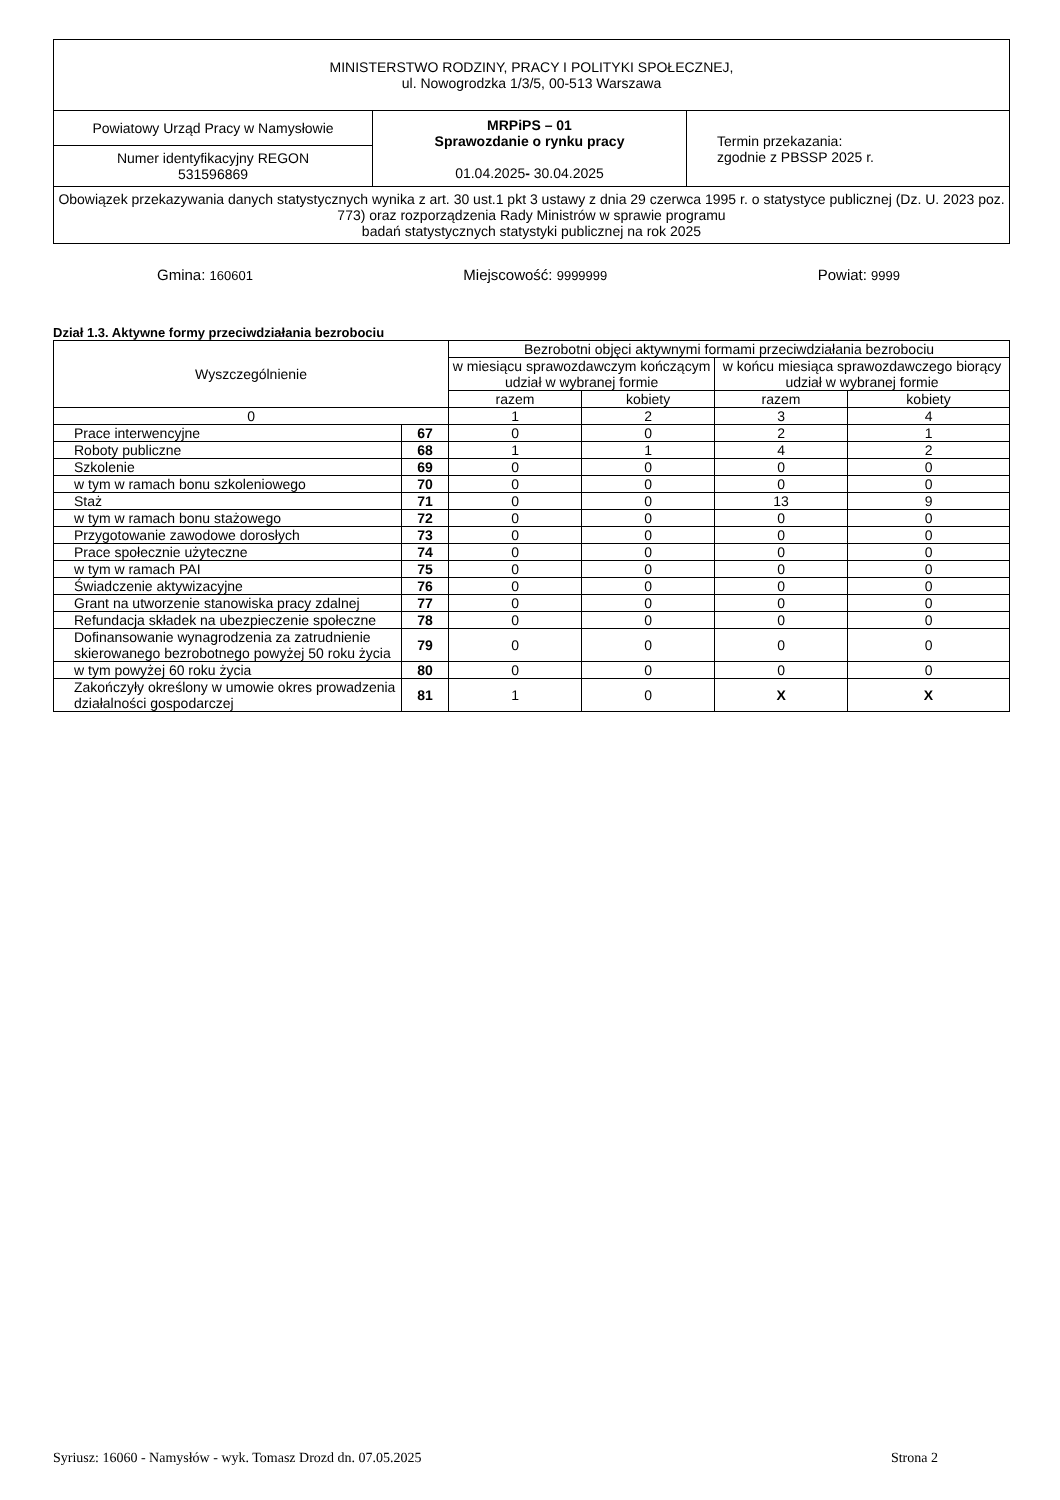| MINISTERSTWO RODZINY, PRACY I POLITYKI SPOŁECZNEJ, ul. Nowogrodzka 1/3/5, 00-513 Warszawa | | |
| Powiatowy Urząd Pracy w Namysłowie | MRPiPS – 01 Sprawozdanie o rynku pracy 01.04.2025 - 30.04.2025 | Termin przekazania: zgodnie z PBSSP 2025 r. |
| Numer identyfikacyjny REGON 531596869 | | |
| Obowiązek przekazywania danych statystycznych wynika z art. 30 ust.1 pkt 3 ustawy z dnia 29 czerwca 1995 r. o statystyce publicznej (Dz. U. 2023 poz. 773) oraz rozporządzenia Rady Ministrów w sprawie programu badań statystycznych statystyki publicznej na rok 2025 | | |
Gmina: 160601 Miejscowość: 9999999 Powiat: 9999
Dział 1.3. Aktywne formy przeciwdziałania bezrobociu
| Wyszczególnienie | | Bezrobotni objęci aktywnymi formami przeciwdziałania bezrobociu | | | |
| | | w miesiącu sprawozdawczym kończącym udział w wybranej formie | | w końcu miesiąca sprawozdawczego biorący udział w wybranej formie | |
| | | razem | kobiety | razem | kobiety |
| 0 | | 1 | 2 | 3 | 4 |
| Prace interwencyjne | 67 | 0 | 0 | 2 | 1 |
| Roboty publiczne | 68 | 1 | 1 | 4 | 2 |
| Szkolenie | 69 | 0 | 0 | 0 | 0 |
| w tym w ramach bonu szkoleniowego | 70 | 0 | 0 | 0 | 0 |
| Staż | 71 | 0 | 0 | 13 | 9 |
| w tym w ramach bonu stażowego | 72 | 0 | 0 | 0 | 0 |
| Przygotowanie zawodowe dorosłych | 73 | 0 | 0 | 0 | 0 |
| Prace społecznie użyteczne | 74 | 0 | 0 | 0 | 0 |
| w tym w ramach PAI | 75 | 0 | 0 | 0 | 0 |
| Świadczenie aktywizacyjne | 76 | 0 | 0 | 0 | 0 |
| Grant na utworzenie stanowiska pracy zdalnej | 77 | 0 | 0 | 0 | 0 |
| Refundacja składek na ubezpieczenie społeczne | 78 | 0 | 0 | 0 | 0 |
| Dofinansowanie wynagrodzenia za zatrudnienie skierowanego bezrobotnego powyżej 50 roku życia | 79 | 0 | 0 | 0 | 0 |
| w tym powyżej 60 roku życia | 80 | 0 | 0 | 0 | 0 |
| Zakończyły określony w umowie okres prowadzenia działalności gospodarczej | 81 | 1 | 0 | X | X |
Syriusz: 16060 - Namysłów - wyk. Tomasz Drozd dn. 07.05.2025 Strona 2